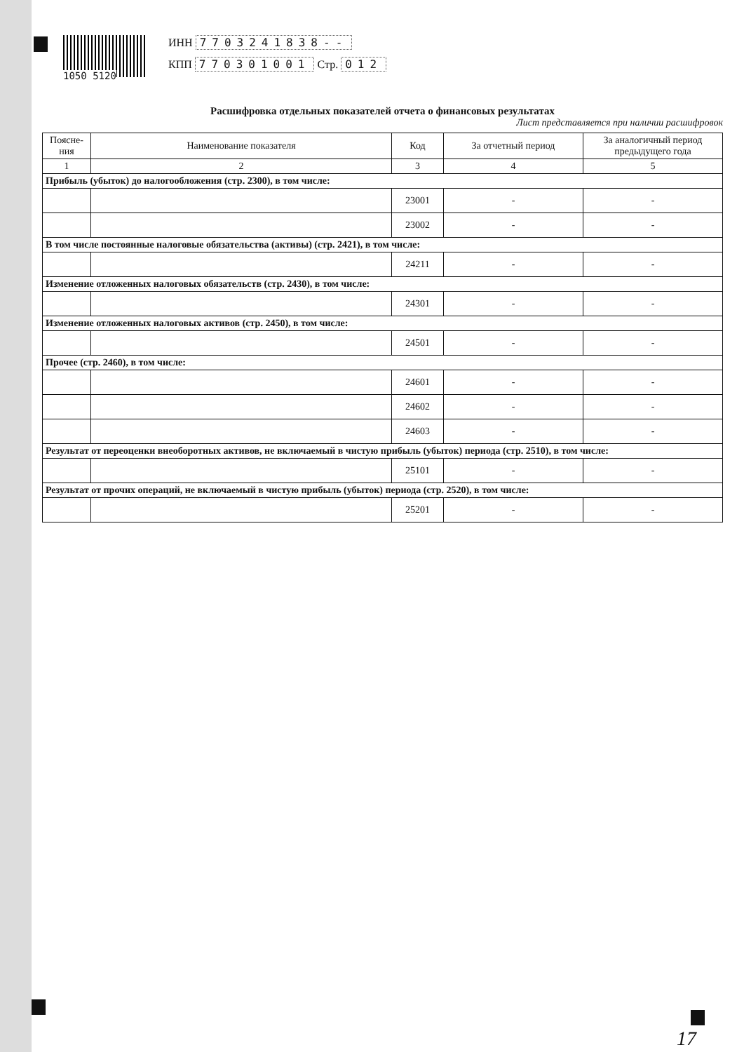1050 5120
ИНН 7703241838--
КПП 770301001 Стр. 012
Расшифровка отдельных показателей отчета о финансовых результатах
Лист представляется при наличии расшифровок
| Поясне-ния | Наименование показателя | Код | За отчетный период | За аналогичный период предыдущего года |
| --- | --- | --- | --- | --- |
| 1 | 2 | 3 | 4 | 5 |
| Прибыль (убыток) до налогообложения (стр. 2300), в том числе: | | | | |
| | | 23001 | - | - |
| | | 23002 | - | - |
| В том числе постоянные налоговые обязательства (активы) (стр. 2421), в том числе: | | | | |
| | | 24211 | - | - |
| Изменение отложенных налоговых обязательств (стр. 2430), в том числе: | | | | |
| | | 24301 | - | - |
| Изменение отложенных налоговых активов (стр. 2450), в том числе: | | | | |
| | | 24501 | - | - |
| Прочее (стр. 2460), в том числе: | | | | |
| | | 24601 | - | - |
| | | 24602 | - | - |
| | | 24603 | - | - |
| Результат от переоценки внеоборотных активов, не включаемый в чистую прибыль (убыток) периода (стр. 2510), в том числе: | | | | |
| | | 25101 | - | - |
| Результат от прочих операций, не включаемый в чистую прибыль (убыток) периода (стр. 2520), в том числе: | | | | |
| | | 25201 | - | - |
17